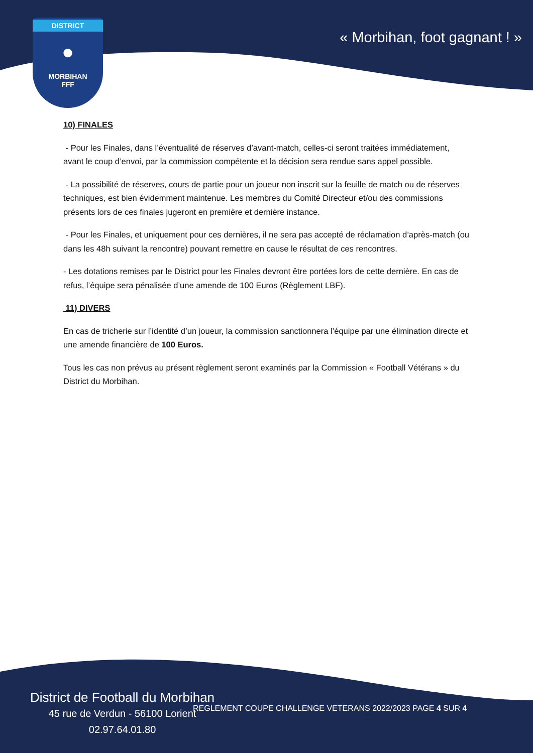DISTRICT
●
MORBIHAN
FFF
« Morbihan, foot gagnant ! »
10) FINALES
- Pour les Finales, dans l’éventualité de réserves d’avant-match, celles-ci seront traitées immédiatement, avant le coup d’envoi, par la commission compétente et la décision sera rendue sans appel possible.
- La possibilité de réserves, cours de partie pour un joueur non inscrit sur la feuille de match ou de réserves techniques, est bien évidemment maintenue. Les membres du Comité Directeur et/ou des commissions présents lors de ces finales jugeront en première et dernière instance.
- Pour les Finales, et uniquement pour ces dernières, il ne sera pas accepté de réclamation d’après-match (ou dans les 48h suivant la rencontre) pouvant remettre en cause le résultat de ces rencontres.
- Les dotations remises par le District pour les Finales devront être portées lors de cette dernière. En cas de refus, l’équipe sera pénalisée d’une amende de 100 Euros (Règlement LBF).
11) DIVERS
En cas de tricherie sur l’identité d’un joueur, la commission sanctionnera l’équipe par une élimination directe et une amende financière de 100 Euros.
Tous les cas non prévus au présent règlement seront examinés par la Commission « Football Vétérans » du District du Morbihan.
District de Football du Morbihan
45 rue de Verdun - 56100 Lorient
02.97.64.01.80
REGLEMENT COUPE CHALLENGE VETERANS 2022/2023 PAGE 4 SUR 4